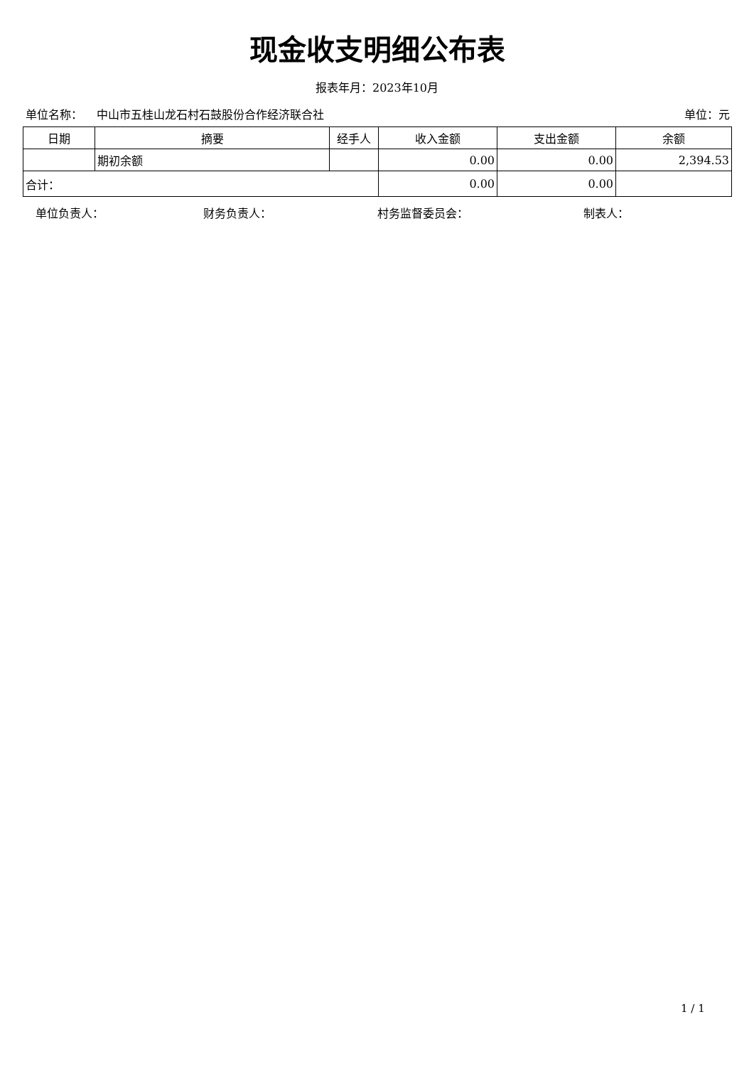现金收支明细公布表
报表年月：2023年10月
单位名称： 中山市五桂山龙石村石鼓股份合作经济联合社 单位：元
| 日期 | 摘要 | 经手人 | 收入金额 | 支出金额 | 余额 |
| --- | --- | --- | --- | --- | --- |
| | 期初余额 | | 0.00 | 0.00 | 2,394.53 |
| 合计： | | | 0.00 | 0.00 | |
单位负责人： 财务负责人： 村务监督委员会： 制表人：
1 / 1